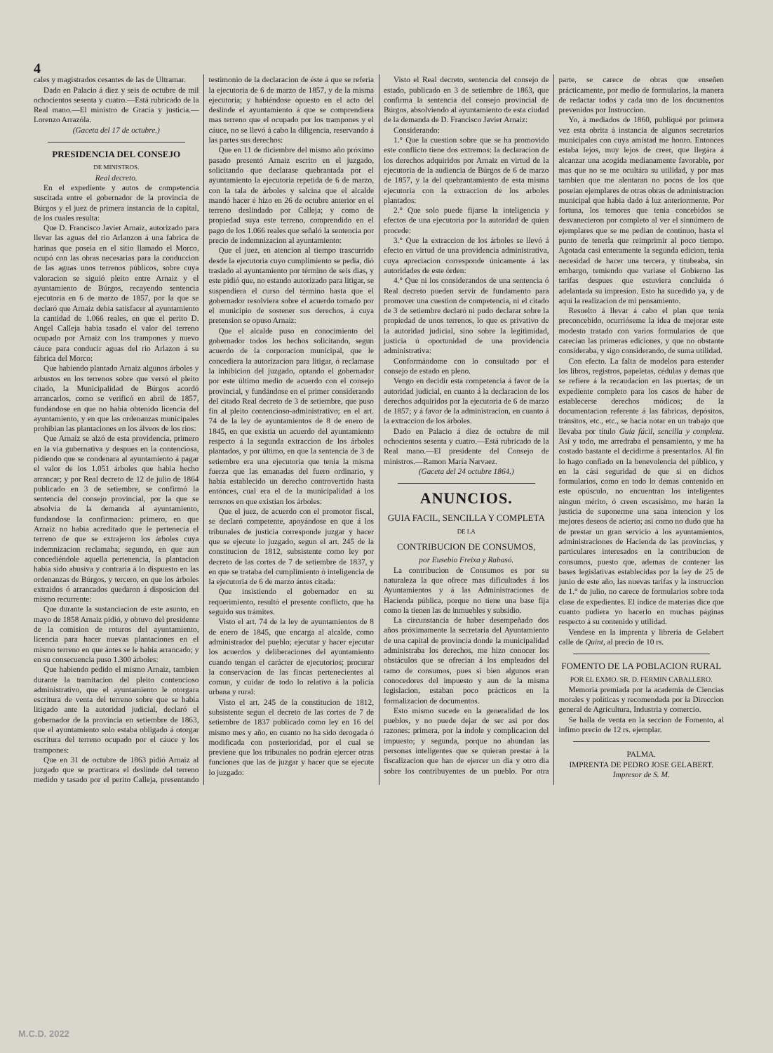4
cales y magistrados cesantes de las de Ultramar.
Dado en Palacio á diez y seis de octubre de mil ochocientos sesenta y cuatro.—Está rubricado de la Real mano.—El ministro de Gracia y justicia.—Lorenzo Arrazóla.
(Gaceta del 17 de octubre.)
PRESIDENCIA DEL CONSEJO
DE MINISTROS.
Real decreto.
En el expediente y autos de competencia suscitada entre el gobernador de la provincia de Búrgos y el juez de primera instancia de la capital, de los cuales resulta:
Que D. Francisco Javier Arnaiz, autorizado para llevar las aguas del rio Arlanzon á una fabrica de harinas que poseia en el sitio llamado el Morco, ocupó con las obras necesarias para la conduccion de las aguas unos terrenos públicos, sobre cuya valoracion se siguió pleito entre Arnaiz y el ayuntamiento de Búrgos, recayendo sentencia ejecutoria en 6 de marzo de 1857, por la que se declaró que Arnaiz debia satisfacer al ayuntamiento la cantidad de 1.066 reales, en que el perito D. Angel Calleja habia tasado el valor del terreno ocupado por Arnaiz con los trampones y nuevo cáuce para conducir aguas del rio Arlazon á su fábrica del Morco:
Que habiendo plantado Arnaiz algunos árboles y arbustos en los terrenos sobre que versó el pleito citado, la Municipalidad de Búrgos acordó arrancarlos, como se verificó en abril de 1857, fundándose en que no habia obtenido licencia del ayuntamiento, y en que las ordenanzas municipales prohibian las plantaciones en los álveos de los rios:
Que Arnaiz se alzó de esta providencia, primero en la via gubernativa y despues en la contenciosa, pidiendo que se condenara al ayuntamiento á pagar el valor de los 1.051 árboles que habia hecho arrancar; y por Real decreto de 12 de julio de 1864 publicado en 3 de setiembre, se confirmó la sentencia del consejo provincial, por la que se absolvia de la demanda al ayuntamiento, fundandose la confirmacion: primero, en que Arnaiz no habia acreditado que le pertenecia el terreno de que se extrajeron los árboles cuya indemnizacion reclamaba; segundo, en que aun concediéndole aquella pertenencia, la plantacion habia sido abusiva y contraria á lo dispuesto en las ordenanzas de Búrgos, y tercero, en que los árboles extraidos ó arrancados quedaron á disposicion del mismo recurrente:
Que durante la sustanciacion de este asunto, en mayo de 1858 Arnaiz pidió, y obtuvo del presidente de la comision de roturos del ayuntamiento, licencia para hacer nuevas plantaciones en el mismo terreno en que ántes se le habia arrancado; y en su consecuencia puso 1.300 árboles:
Que habiendo pedido el mismo Arnaiz, tambien durante la tramitacion del pleito contencioso administrativo, que el ayuntamiento le otorgara escritura de venta del terreno sobre que se habia litigado ante la autoridad judicial, declaró el gobernador de la provincia en setiembre de 1863, que el ayuntamiento solo estaba obligado á otorgar escritura del terreno ocupado por el cáuce y los trampones:
Que en 31 de octubre de 1863 pidió Arnaiz al juzgado que se practicara el deslinde del terreno medido y tasado por el perito Calleja, presentando testimonio de la declaracion de éste á que se referia la ejecutoria de 6 de marzo de 1857, y de la misma ejecutoria; y habiéndose opuesto en el acto del deslinde el ayuntamiento á que se comprendiera mas terreno que el ocupado por los trampones y el cáuce, no se llevó á cabo la diligencia, reservando á las partes sus derechos:
Que en 11 de diciembre del mismo año próximo pasado presentó Arnaiz escrito en el juzgado, solicitando que declarase quebrantada por el ayuntamiento la ejecutoria repetida de 6 de marzo, con la tala de árboles y salcina que el alcalde mandó hacer é hizo en 26 de octubre anterior en el terreno deslindado por Calleja; y como de propiedad suya este terreno, comprendido en el pago de los 1.066 reales que señaló la sentencia por precio de indemnizacion al ayuntamiento:
Que el juez, en atencion al tiempo trascurrido desde la ejecutoria cuyo cumplimiento se pedia, dió traslado al ayuntamiento por término de seis dias, y este pidió que, no estando autorizado para litigar, se suspendiera el curso del término hasta que el gobernador resolviera sobre el acuerdo tomado por el municipio de sostener sus derechos, á cuya pretension se opuso Arnaiz:
Que el alcalde puso en conocimiento del gobernador todos los hechos solicitando, segun acuerdo de la corporacion municipal, que le concediera la autorizacion para litigar, ó reclamase la inhibicion del juzgado, optando el gobernador por este último medio de acuerdo con el consejo provincial, y fundándose en el primer considerando del citado Real decreto de 3 de setiembre, que puso fin al pleito contencioso-administrativo; en el art. 74 de la ley de ayuntamientos de 8 de enero de 1845, en que existia un acuerdo del ayuntamiento respecto á la segunda extraccion de los árboles plantados, y por último, en que la sentencia de 3 de setiembre era una ejecutoria que tenia la misma fuerza que las emanadas del fuero ordinario, y habia establecido un derecho controvertido hasta entónces, cual era el de la municipalidad á los terrenos en que existian los árboles:
Que el juez, de acuerdo con el promotor fiscal, se declaró competente, apoyándose en que á los tribunales de justicia corresponde juzgar y hacer que se ejecute lo juzgado, segun el art. 245 de la constitucion de 1812, subsistente como ley por decreto de las cortes de 7 de setiembre de 1837, y en que se trataba del cumplimiento ó inteligencia de la ejecutoria de 6 de marzo ántes citada:
Que insistiendo el gobernador en su requerimiento, resultó el presente conflicto, que ha seguido sus trámites.
Visto el art. 74 de la ley de ayuntamientos de 8 de enero de 1845, que encarga al alcalde, como administrador del pueblo; ejecutar y hacer ejecutar los acuerdos y deliberaciones del ayuntamiento cuando tengan el carácter de ejecutorios; procurar la conservacion de las fincas pertenecientes al comun, y cuidar de todo lo relativo á la policía urbana y rural:
Visto el art. 245 de la constitucion de 1812, subsistente segun el decreto de las cortes de 7 de setiembre de 1837 publicado como ley en 16 del mismo mes y año, en cuanto no ha sido derogada ó modificada con posterioridad, por el cual se previene que los tribunales no podrán ejercer otras funciones que las de juzgar y hacer que se ejecute lo juzgado:
Visto el Real decreto, sentencia del consejo de estado, publicado en 3 de setiembre de 1863, que confirma la sentencia del consejo provincial de Búrgos, absolviendo al ayuntamiento de esta ciudad de la demanda de D. Francisco Javier Arnaiz:
Considerando:
1.° Que la cuestion sobre que se ha promovido este conflicto tiene dos extremos: la declaracion de los derechos adquiridos por Arnaiz en virtud de la ejecutoria de la audiencia de Búrgos de 6 de marzo de 1857, y la del quebrantamiento de esta misma ejecutoria con la extraccion de los arboles plantados:
2.° Que solo puede fijarse la inteligencia y efectos de una ejecutoria por la autoridad de quien procede:
3.° Que la extraccion de los árboles se llevó á efecto en virtud de una providencia administrativa, cuya apreciacion corresponde únicamente á las autoridades de este órden:
4.° Que ni los considerandos de una sentencia ó Real decreto pueden servir de fundamento para promover una cuestion de competencia, ni el citado de 3 de setiembre declaró ni pudo declarar sobre la propiedad de unos terrenos, lo que es privativo de la autoridad judicial, sino sobre la legitimidad, justicia ú oportunidad de una providencia administrativa:
Conformándome con lo consultado por el consejo de estado en pleno.
Vengo en decidir esta competencia á favor de la autoridad judicial, en cuanto á la declaracion de los derechos adquiridos por la ejecutoria de 6 de marzo de 1857; y á favor de la administracion, en cuanto á la extraccion de los árboles.
Dado en Palacio á diez de octubre de mil ochocientos sesenta y cuatro.—Está rubricado de la Real mano.—El presidente del Consejo de ministros.—Ramon María Narvaez.
(Gaceta del 24 octubre 1864.)
ANUNCIOS.
GUIA FACIL, SENCILLA Y COMPLETA
DE LA
CONTRIBUCION DE CONSUMOS,
por Eusebio Freixa y Rabasó.
La contribucion de Consumos es por su naturaleza la que ofrece mas dificultades á los Ayuntamientos y á las Administraciones de Hacienda pública, porque no tiene una base fija como la tienen las de inmuebles y subsidio.
La circunstancia de haber desempeñado dos años próximamente la secretaria del Ayuntamiento de una capital de provincia donde la municipalidad administraba los derechos, me hizo conocer los obstáculos que se ofrecian á los empleados del ramo de consumos, pues si bien algunos eran conocedores del impuesto y aun de la misma legislacion, estaban poco prácticos en la formalizacion de documentos.
Esto mismo sucede en la generalidad de los pueblos, y no puede dejar de ser asi por dos razones: primera, por la índole y complicacion del impuesto; y segunda, porque no abundan las personas inteligentes que se quieran prestar á la fiscalizacion que han de ejercer un dia y otro dia sobre los contribuyentes de un pueblo. Por otra parte, se carece de obras que enseñen prácticamente, por medio de formularios, la manera de redactar todos y cada uno de los documentos prevenidos por Instruccion.
Yo, á mediados de 1860, publiqué por primera vez esta obrita á instancia de algunos secretarios municipales con cuya amistad me honro. Entonces estaba lejos, muy lejos de creer, que llegára á alcanzar una acogida medianamente favorable, por mas que no se me ocultára su utilidad, y por mas tambien que me alentaran no pocos de los que poseian ejemplares de otras obras de administracion municipal que habia dado á luz anteriormente. Por fortuna, los temores que tenia concebidos se desvanecieron por completo al ver el sinnúmero de ejemplares que se me pedian de contínuo, hasta el punto de tenerla que reimprimir al poco tiempo. Agotada casi enteramente la segunda edicion, tenia necesidad de hacer una tercera, y titubeaba, sin embargo, temiendo que variase el Gobierno las tarifas despues que estuviera concluida ó adelantada su impresion. Esto ha sucedido ya, y de aquí la realizacion de mi pensamiento.
Resuelto á llevar á cabo el plan que tenia preconcebido, ocurrióseme la idea de mejorar este modesto tratado con varios formularios de que carecian las primeras ediciones, y que no obstante consideraba, y sigo considerando, de suma utilidad.
Con efecto. La falta de modelos para estender los libros, registros, papeletas, cédulas y demas que se refiere á la recaudacion en las puertas; de un expediente completo para los casos de haber de establecerse derechos módicos; de la documentacion referente á las fábricas, depósitos, tránsitos, etc., etc., se hacia notar en un trabajo que llevaba por título Guia fácil, sencilla y completa. Así y todo, me arredraba el pensamiento, y me ha costado bastante el decidirme á presentarlos. Al fin lo hago confiado en la benevolencia del público, y en la cási seguridad de que si en dichos formularios, como en todo lo demas contenido en este opúsculo, no encuentran los inteligentes ningun mérito, ó creen escasísimo, me harán la justicia de suponerme una sana intencion y los mejores deseos de acierto; asi como no dudo que ha de prestar un gran servicio á los ayuntamientos, administraciones de Hacienda de las provincias, y particulares interesados en la contribucion de consumos, puesto que, ademas de contener las bases legislativas establecidas por la ley de 25 de junio de este año, las nuevas tarifas y la instruccion de 1.° de julio, no carece de formularios sobre toda clase de expedientes. El índice de materias dice que cuanto pudiera yo hacerlo en muchas páginas respecto á su contenido y utilidad.
Vendese en la imprenta y libreria de Gelabert calle de Quint, al precio de 10 rs.
FOMENTO DE LA POBLACION RURAL
POR EL EXMO. SR. D. FERMIN CABALLERO.
Memoria premiada por la academia de Ciencias morales y políticas y recomendada por la Direccion general de Agricultura, Industria y comercio.
Se halla de venta en la seccion de Fomento, al infimo precio de 12 rs. ejemplar.
PALMA.
IMPRENTA DE PEDRO JOSE GELABERT.
Impresor de S. M.
M.C.D. 2022